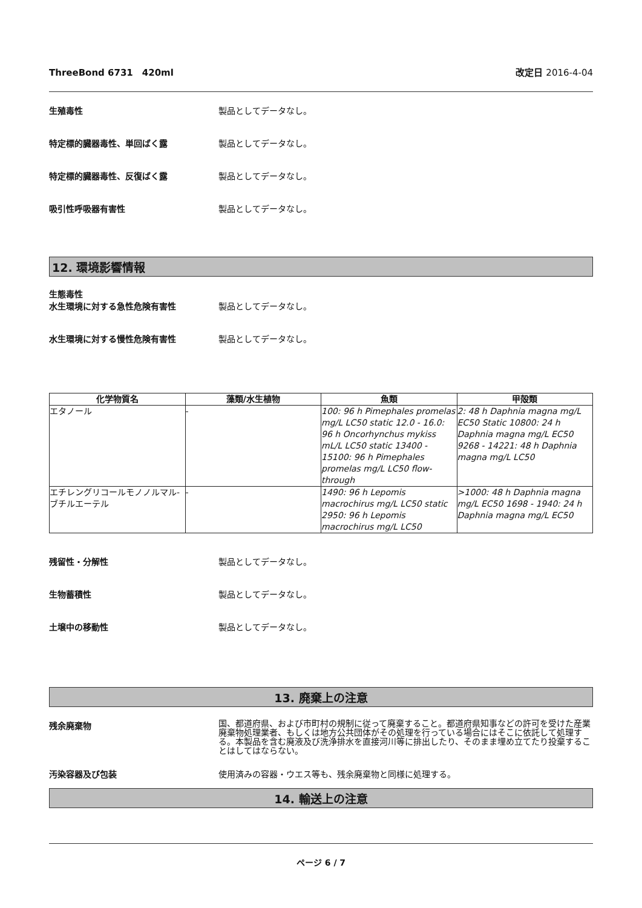ThreeBond 6731　420ml 改定日 2016-4-04
生殖毒性 製品としてデータなし。
特定標的臓器毒性、単回ばく露 製品としてデータなし。
特定標的臓器毒性、反復ばく露 製品としてデータなし。
吸引性呼吸器有害性 製品としてデータなし。
12. 環境影響情報
生態毒性
水生環境に対する急性危険有害性 製品としてデータなし。
水生環境に対する慢性危険有害性 製品としてデータなし。
| 化学物質名 | 藻類/水生植物 | 魚類 | 甲殻類 |
| --- | --- | --- | --- |
| エタノール | - | 100: 96 h Pimephales promelas mg/L LC50 static 12.0 - 16.0: 96 h Oncorhynchus mykiss mL/L LC50 static 13400 - 15100: 96 h Pimephales promelas mg/L LC50 flow-through | 2: 48 h Daphnia magna mg/L EC50 Static 10800: 24 h Daphnia magna mg/L EC50 9268 - 14221: 48 h Daphnia magna mg/L LC50 |
| エチレングリコールモノノルマル-ブチルエーテル | - | 1490: 96 h Lepomis macrochirus mg/L LC50 static 2950: 96 h Lepomis macrochirus mg/L LC50 | >1000: 48 h Daphnia magna mg/L EC50 1698 - 1940: 24 h Daphnia magna mg/L EC50 |
残留性・分解性 製品としてデータなし。
生物蓄積性 製品としてデータなし。
土壌中の移動性 製品としてデータなし。
13. 廃棄上の注意
残余廃棄物
国、都道府県、および市町村の規制に従って廃棄すること。都道府県知事などの許可を受けた産業廃棄物処理業者、もしくは地方公共団体がその処理を行っている場合にはそこに依託して処理する。本製品を含む廃液及び洗浄排水を直接河川等に排出したり、そのまま埋め立てたり投棄することはしてはならない。
汚染容器及び包装 使用済みの容器・ウエス等も、残余廃棄物と同様に処理する。
14. 輸送上の注意
ページ 6 / 7